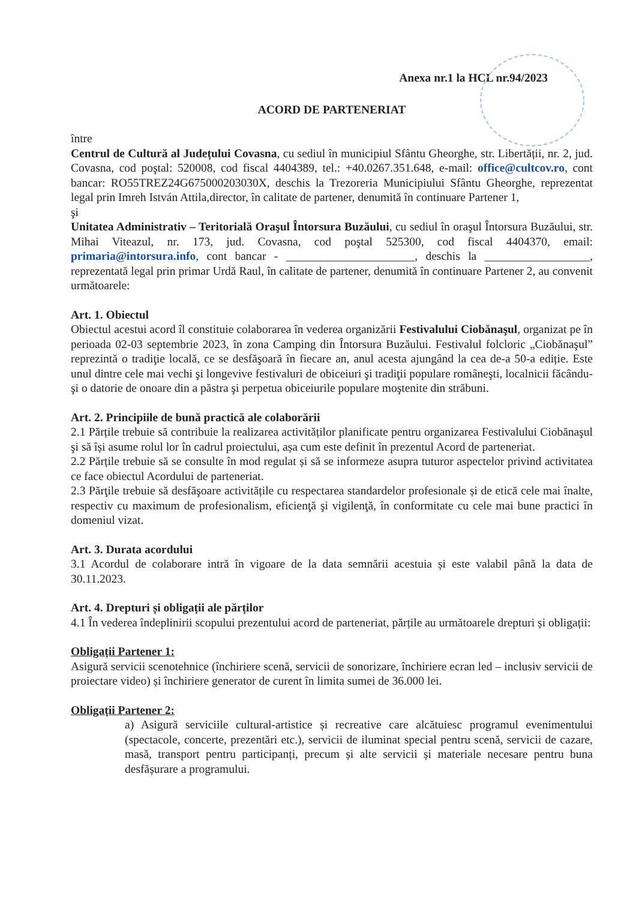Anexa nr.1 la HCL nr.94/2023
ACORD DE PARTENERIAT
între
Centrul de Cultură al Județului Covasna, cu sediul în municipiul Sfântu Gheorghe, str. Libertății, nr. 2, jud. Covasna, cod poştal: 520008, cod fiscal 4404389, tel.: +40.0267.351.648, e-mail: office@cultcov.ro, cont bancar: RO55TREZ24G675000203030X, deschis la Trezoreria Municipiului Sfântu Gheorghe, reprezentat legal prin Imreh István Attila,director, în calitate de partener, denumită în continuare Partener 1,
şi
Unitatea Administrativ – Teritorială Oraşul Întorsura Buzăului, cu sediul în oraşul Întorsura Buzăului, str. Mihai Viteazul, nr. 173, jud. Covasna, cod poştal 525300, cod fiscal 4404370, email: primaria@intorsura.info, cont bancar - ______________________, deschis la __________________, reprezentată legal prin primar Urdă Raul, în calitate de partener, denumită în continuare Partener 2, au convenit următoarele:
Art. 1. Obiectul
Obiectul acestui acord îl constituie colaborarea în vederea organizării Festivalului Ciobănaşul, organizat pe în perioada 02-03 septembrie 2023, în zona Camping din Întorsura Buzăului. Festivalul folcloric „Ciobănaşul” reprezintă o tradiţie locală, ce se desfăşoară în fiecare an, anul acesta ajungând la cea de-a 50-a ediție. Este unul dintre cele mai vechi şi longevive festivaluri de obiceiuri şi tradiţii populare româneşti, localnicii făcându-şi o datorie de onoare din a păstra şi perpetua obiceiurile populare moştenite din străbuni.
Art. 2. Principiile de bună practică ale colaborării
2.1 Părțile trebuie să contribuie la realizarea activităților planificate pentru organizarea Festivalului Ciobănaşul şi să își asume rolul lor în cadrul proiectului, așa cum este definit în prezentul Acord de parteneriat.
2.2 Părțile trebuie să se consulte în mod regulat și să se informeze asupra tuturor aspectelor privind activitatea ce face obiectul Acordului de parteneriat.
2.3 Părţile trebuie să desfăşoare activitățile cu respectarea standardelor profesionale și de etică cele mai înalte, respectiv cu maximum de profesionalism, eficienţă şi vigilenţă, în conformitate cu cele mai bune practici în domeniul vizat.
Art. 3. Durata acordului
3.1 Acordul de colaborare intră în vigoare de la data semnării acestuia și este valabil până la data de 30.11.2023.
Art. 4. Drepturi și obligații ale părților
4.1 În vederea îndeplinirii scopului prezentului acord de parteneriat, părțile au următoarele drepturi și obligații:
Obligații Partener 1:
Asigură servicii scenotehnice (închiriere scenă, servicii de sonorizare, închiriere ecran led – inclusiv servicii de proiectare video) și închiriere generator de curent în limita sumei de 36.000 lei.
Obligații Partener 2:
a) Asigură serviciile cultural-artistice și recreative care alcătuiesc programul evenimentului (spectacole, concerte, prezentări etc.), servicii de iluminat special pentru scenă, servicii de cazare, masă, transport pentru participanți, precum și alte servicii și materiale necesare pentru buna desfășurare a programului.